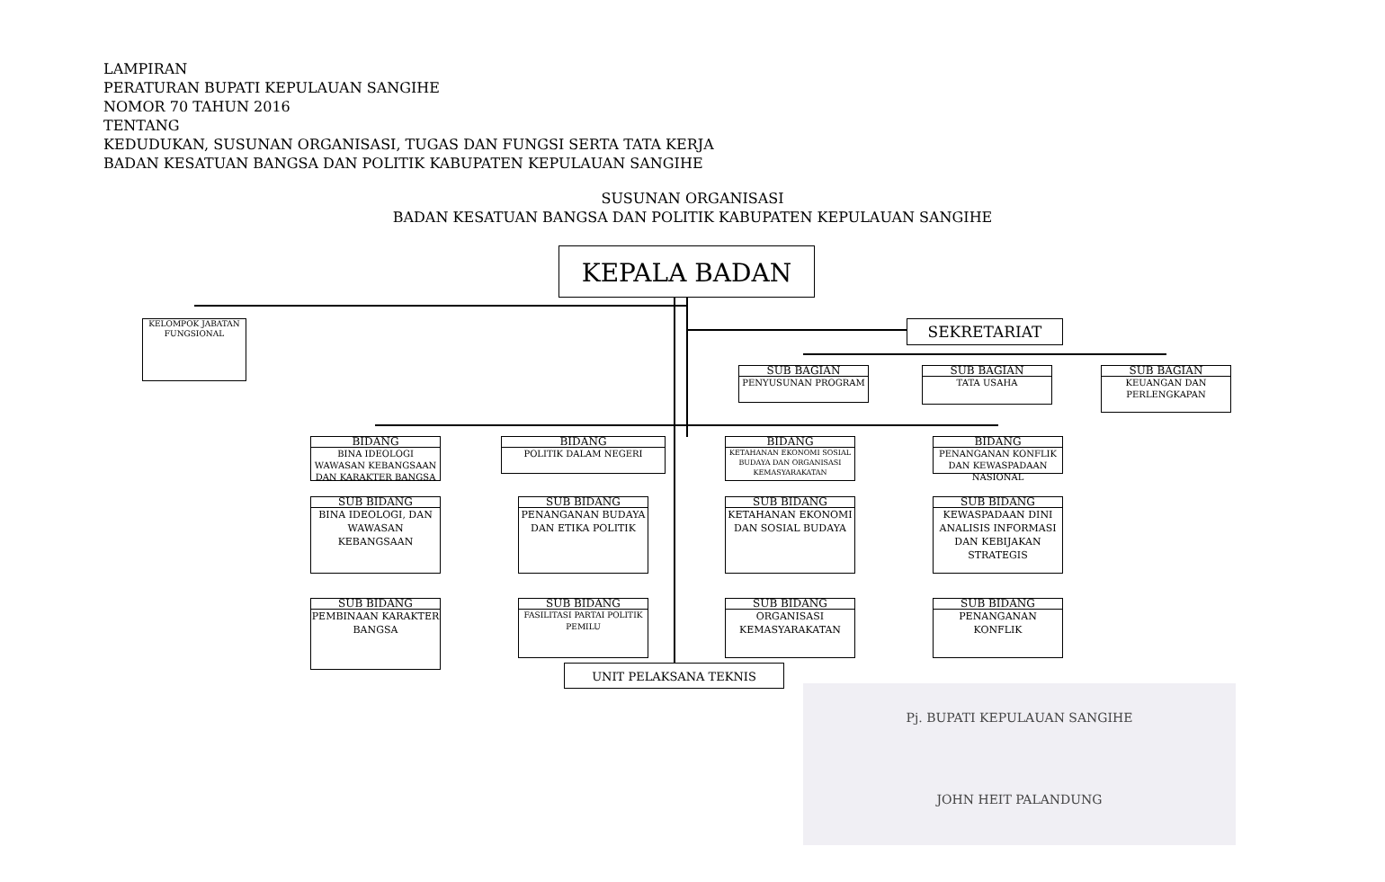LAMPIRAN
PERATURAN BUPATI KEPULAUAN SANGIHE
NOMOR 70 TAHUN 2016
TENTANG
KEDUDUKAN, SUSUNAN ORGANISASI, TUGAS DAN FUNGSI SERTA TATA KERJA
BADAN KESATUAN BANGSA DAN POLITIK KABUPATEN KEPULAUAN SANGIHE
SUSUNAN ORGANISASI
BADAN KESATUAN BANGSA DAN POLITIK KABUPATEN KEPULAUAN SANGIHE
KEPALA BADAN
KELOMPOK JABATAN FUNGSIONAL
SEKRETARIAT
SUB BAGIAN
PENYUSUNAN PROGRAM
SUB BAGIAN
TATA USAHA
SUB BAGIAN
KEUANGAN DAN PERLENGKAPAN
BIDANG
BINA IDEOLOGI WAWASAN KEBANGSAAN DAN KARAKTER BANGSA
BIDANG
POLITIK DALAM NEGERI
BIDANG
KETAHANAN EKONOMI SOSIAL BUDAYA DAN ORGANISASI KEMASYARAKATAN
BIDANG
PENANGANAN KONFLIK DAN KEWASPADAAN NASIONAL
SUB BIDANG
BINA IDEOLOGI, DAN WAWASAN KEBANGSAAN
SUB BIDANG
PENANGANAN BUDAYA DAN ETIKA POLITIK
SUB BIDANG
KETAHANAN EKONOMI DAN SOSIAL BUDAYA
SUB BIDANG
KEWASPADAAN DINI ANALISIS INFORMASI DAN KEBIJAKAN STRATEGIS
SUB BIDANG
PEMBINAAN KARAKTER BANGSA
SUB BIDANG
FASILITASI PARTAI POLITIK PEMILU
SUB BIDANG
ORGANISASI KEMASYARAKATAN
SUB BIDANG
PENANGANAN KONFLIK
UNIT PELAKSANA TEKNIS
Pj. BUPATI KEPULAUAN SANGIHE
JOHN HEIT PALANDUNG